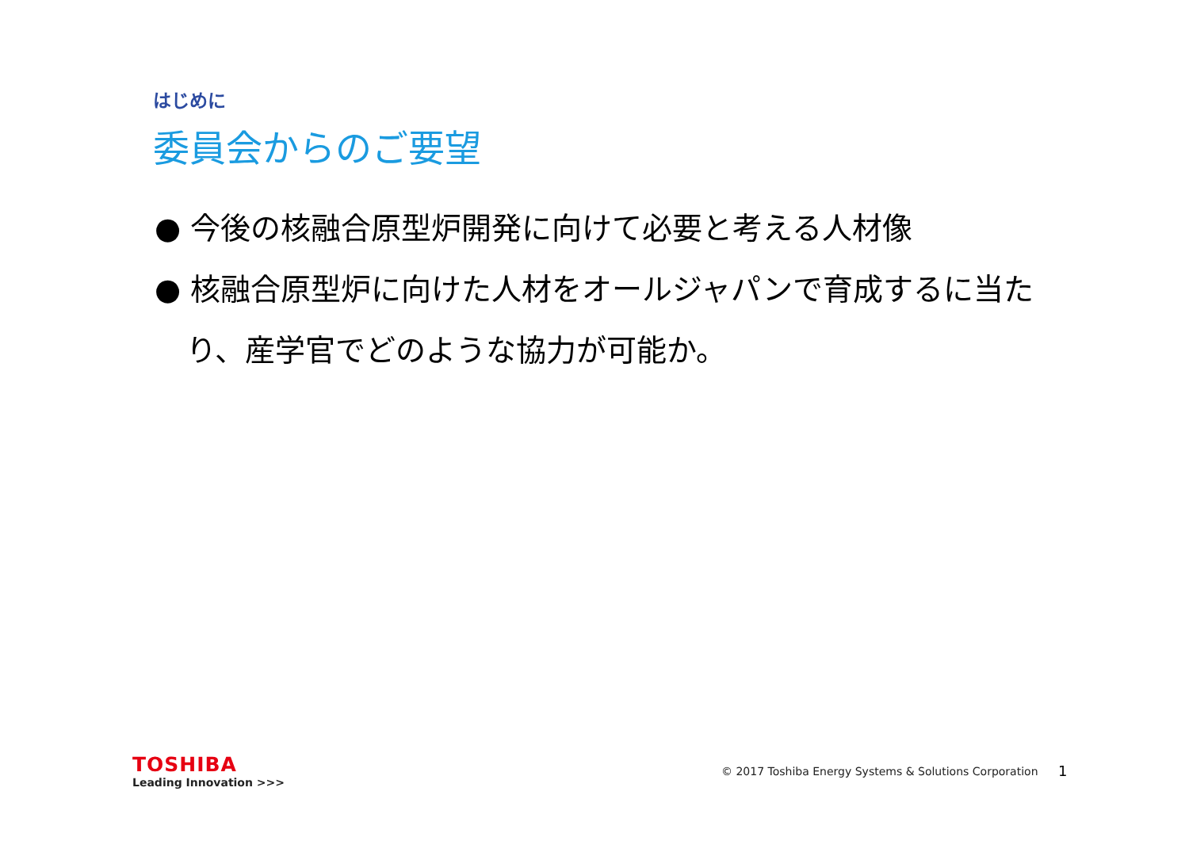はじめに
委員会からのご要望
● 今後の核融合原型炉開発に向けて必要と考える人材像
● 核融合原型炉に向けた人材をオールジャパンで育成するに当たり、産学官でどのような協力が可能か。
TOSHIBA
Leading Innovation >>>
© 2017 Toshiba Energy Systems & Solutions Corporation
1